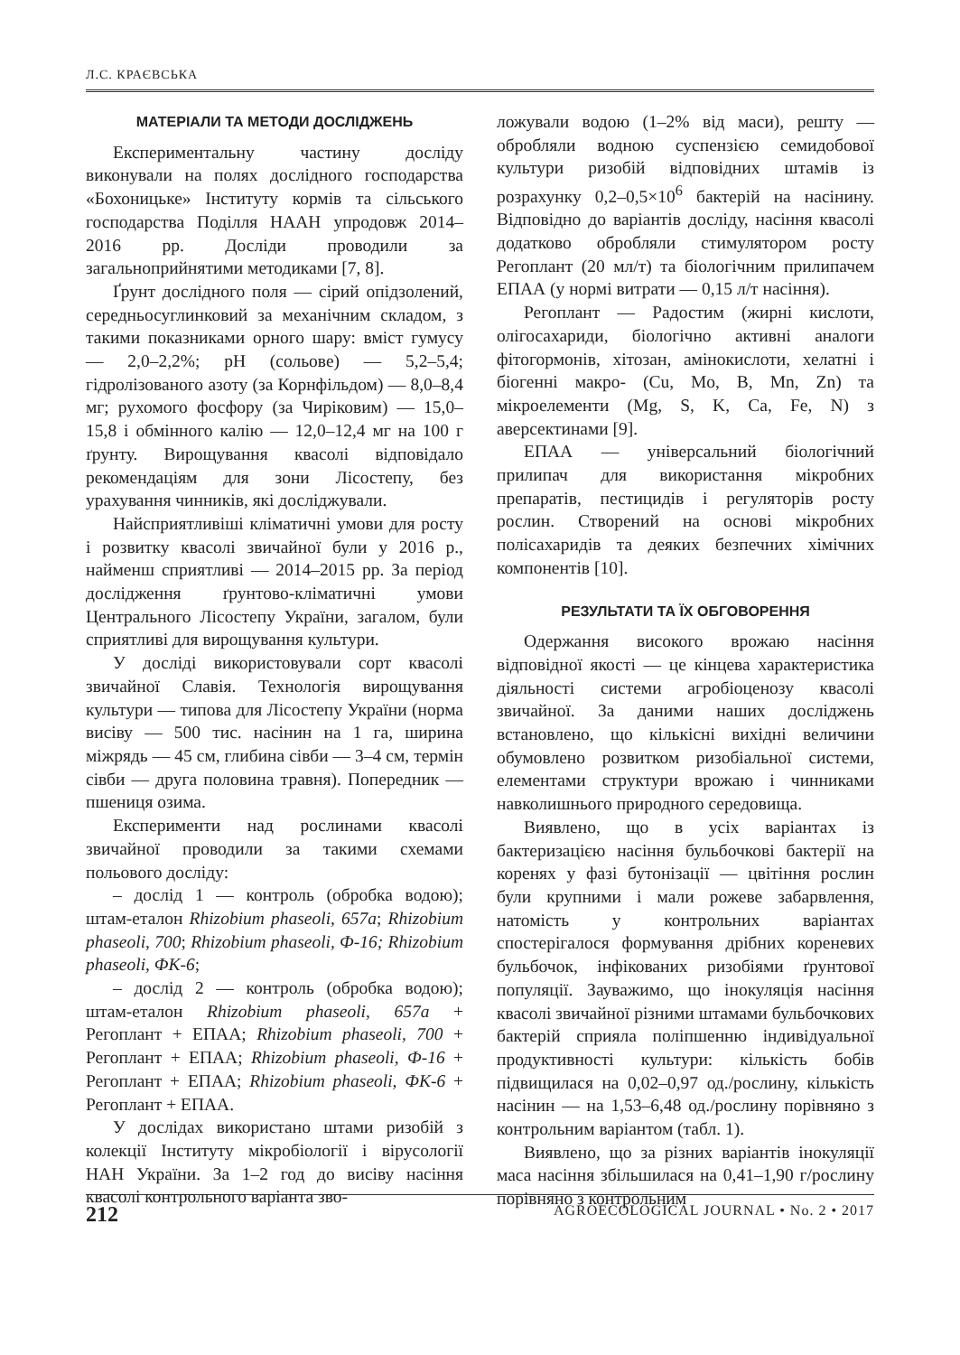Л.С. КРАЄВСЬКА
МАТЕРІАЛИ ТА МЕТОДИ ДОСЛІДЖЕНЬ
Експериментальну частину досліду виконували на полях дослідного господарства «Бохоницьке» Інституту кормів та сільського господарства Поділля НААН упродовж 2014–2016 рр. Досліди проводили за загальноприйнятими методиками [7, 8].
Ґрунт дослідного поля — сірий опідзолений, середньосуглинковий за механічним складом, з такими показниками орного шару: вміст гумусу — 2,0–2,2%; pH (сольове) — 5,2–5,4; гідролізованого азоту (за Корнфільдом) — 8,0–8,4 мг; рухомого фосфору (за Чиріковим) — 15,0–15,8 і обмінного калію — 12,0–12,4 мг на 100 г ґрунту. Вирощування квасолі відповідало рекомендаціям для зони Лісостепу, без урахування чинників, які досліджували.
Найсприятливіші кліматичні умови для росту і розвитку квасолі звичайної були у 2016 р., найменш сприятливі — 2014–2015 рр. За період дослідження ґрунтово-кліматичні умови Центрального Лісостепу України, загалом, були сприятливі для вирощування культури.
У досліді використовували сорт квасолі звичайної Славія. Технологія вирощування культури — типова для Лісостепу України (норма висіву — 500 тис. насінин на 1 га, ширина міжрядь — 45 см, глибина сівби — 3–4 см, термін сівби — друга половина травня). Попередник — пшениця озима.
Експерименти над рослинами квасолі звичайної проводили за такими схемами польового досліду:
– дослід 1 — контроль (обробка водою); штам-еталон Rhizobium phaseoli, 657a; Rhizobium phaseoli, 700; Rhizobium phaseoli, Ф-16; Rhizobium phaseoli, ФК-6;
– дослід 2 — контроль (обробка водою); штам-еталон Rhizobium phaseoli, 657a + Регоплант + ЕПАА; Rhizobium phaseoli, 700 + Регоплант + ЕПАА; Rhizobium phaseoli, Ф-16 + Регоплант + ЕПАА; Rhizobium phaseoli, ФК-6 + Регоплант + ЕПАА.
У дослідах використано штами ризобій з колекції Інституту мікробіології і вірусології НАН України. За 1–2 год до висіву насіння квасолі контрольного варіанта зво-
ложували водою (1–2% від маси), решту — обробляли водною суспензією семидобової культури ризобій відповідних штамів із розрахунку 0,2–0,5×10<sup>6</sup> бактерій на насінину. Відповідно до варіантів досліду, насіння квасолі додатково обробляли стимулятором росту Регоплант (20 мл/т) та біологічним прилипачем ЕПАА (у нормі витрати — 0,15 л/т насіння).
Регоплант — Радостим (жирні кислоти, олігосахариди, біологічно активні аналоги фітогормонів, хітозан, амінокислоти, хелатні і біогенні макро- (Cu, Mo, B, Mn, Zn) та мікроелементи (Mg, S, K, Ca, Fe, N) з аверсектинами [9].
ЕПАА — універсальний біологічний прилипач для використання мікробних препаратів, пестицидів і регуляторів росту рослин. Створений на основі мікробних полісахаридів та деяких безпечних хімічних компонентів [10].
РЕЗУЛЬТАТИ ТА ЇХ ОБГОВОРЕННЯ
Одержання високого врожаю насіння відповідної якості — це кінцева характеристика діяльності системи агробіоценозу квасолі звичайної. За даними наших досліджень встановлено, що кількісні вихідні величини обумовлено розвитком ризобіальної системи, елементами структури врожаю і чинниками навколишнього природного середовища.
Виявлено, що в усіх варіантах із бактеризацією насіння бульбочкові бактерії на коренях у фазі бутонізації — цвітіння рослин були крупними і мали рожеве забарвлення, натомість у контрольних варіантах спостерігалося формування дрібних кореневих бульбочок, інфікованих ризобіями ґрунтової популяції. Зауважимо, що інокуляція насіння квасолі звичайної різними штамами бульбочкових бактерій сприяла поліпшенню індивідуальної продуктивності культури: кількість бобів підвищилася на 0,02–0,97 од./рослину, кількість насінин — на 1,53–6,48 од./рослину порівняно з контрольним варіантом (табл. 1).
Виявлено, що за різних варіантів інокуляції маса насіння збільшилася на 0,41–1,90 г/рослину порівняно з контрольним
212 AGROECOLOGICAL JOURNAL • No. 2 • 2017